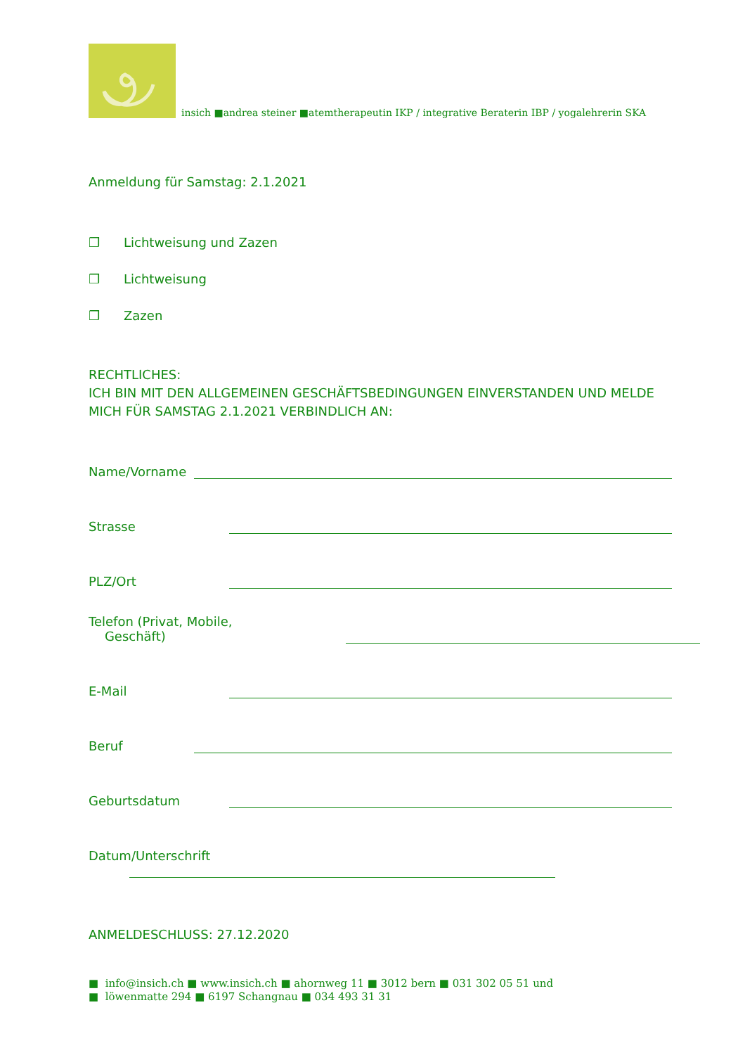insich ■andrea steiner ■atemtherapeutin IKP / integrative Beraterin IBP / yogalehrerin SKA
Anmeldung für Samstag: 2.1.2021
❒ Lichtweisung und Zazen
❒ Lichtweisung
❒ Zazen
RECHTLICHES:
ICH BIN MIT DEN ALLGEMEINEN GESCHÄFTSBEDINGUNGEN EINVERSTANDEN UND MELDE MICH FÜR SAMSTAG 2.1.2021 VERBINDLICH AN:
Name/Vorname
Strasse
PLZ/Ort
Telefon (Privat, Mobile, Geschäft)
E-Mail
Beruf
Geburtsdatum
Datum/Unterschrift
ANMELDESCHLUSS: 27.12.2020
■ info@insich.ch ■ www.insich.ch ■ ahornweg 11 ■ 3012 bern ■ 031 302 05 51 und
■ löwenmatte 294 ■ 6197 Schangnau ■ 034 493 31 31